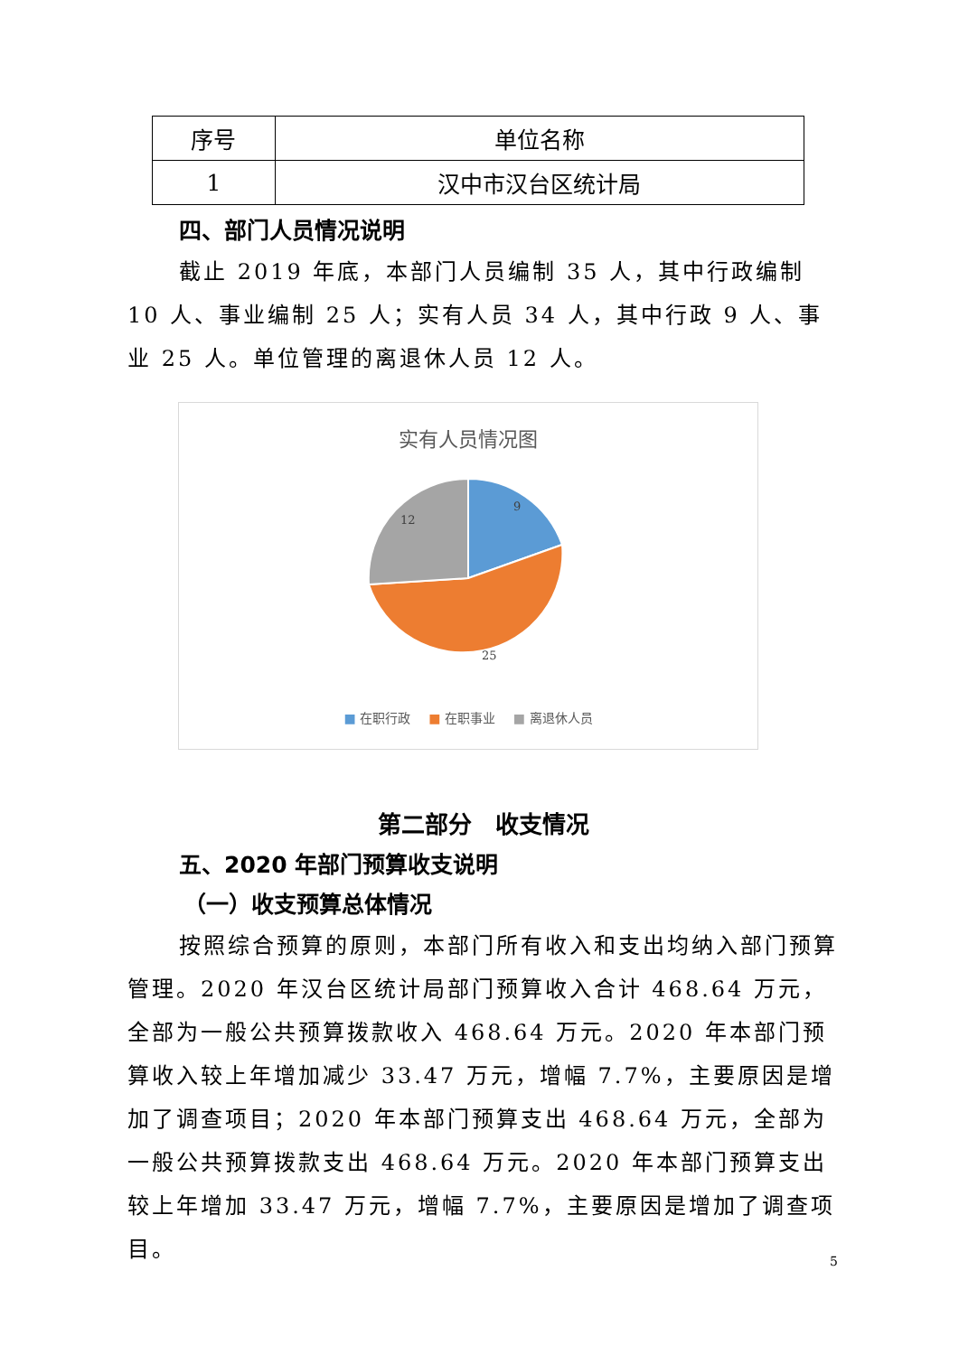| 序号 | 单位名称 |
| --- | --- |
| 1 | 汉中市汉台区统计局 |
四、部门人员情况说明
截止 2019 年底，本部门人员编制 35 人，其中行政编制 10 人、事业编制 25 人；实有人员 34 人，其中行政 9 人、事业 25 人。单位管理的离退休人员 12 人。
实有人员情况图
9
25
12
■ 在职行政 ■ 在职事业 ■ 离退休人员
第二部分　收支情况
五、2020 年部门预算收支说明
（一）收支预算总体情况
按照综合预算的原则，本部门所有收入和支出均纳入部门预算管理。2020 年汉台区统计局部门预算收入合计 468.64 万元，全部为一般公共预算拨款收入 468.64 万元。2020 年本部门预算收入较上年增加减少 33.47 万元，增幅 7.7%，主要原因是增加了调查项目；2020 年本部门预算支出 468.64 万元，全部为一般公共预算拨款支出 468.64 万元。2020 年本部门预算支出较上年增加 33.47 万元，增幅 7.7%，主要原因是增加了调查项目。
5